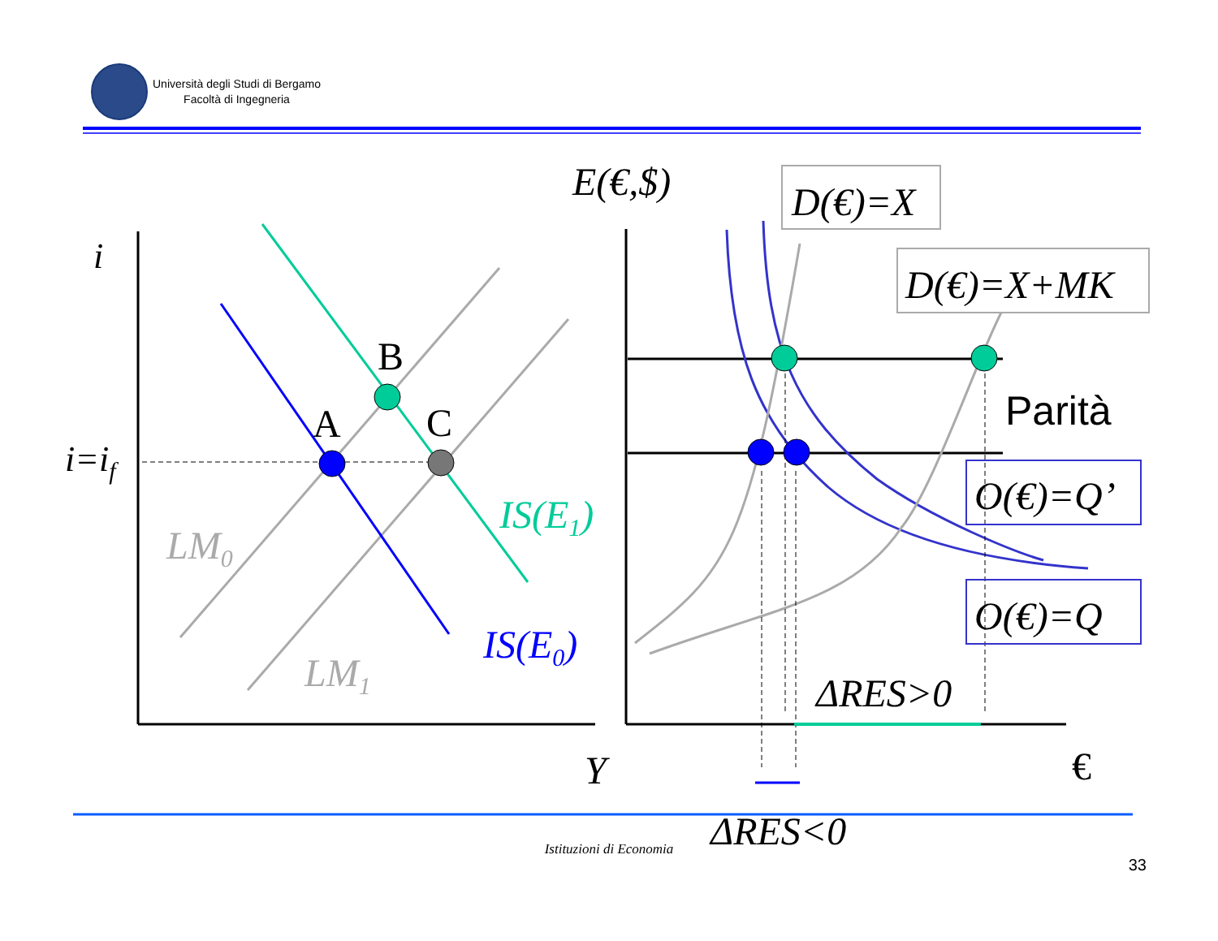Università degli Studi di Bergamo
Facoltà di Ingegneria
i
i=if
LM0
LM1
IS(E1)
IS(E0)
A
B
C
Y
E(€,$)
D(€)=X
D(€)=X+MK
O(€)=Q’
O(€)=Q
Parità
ΔRES>0
ΔRES<0
€
Istituzioni di Economia
33